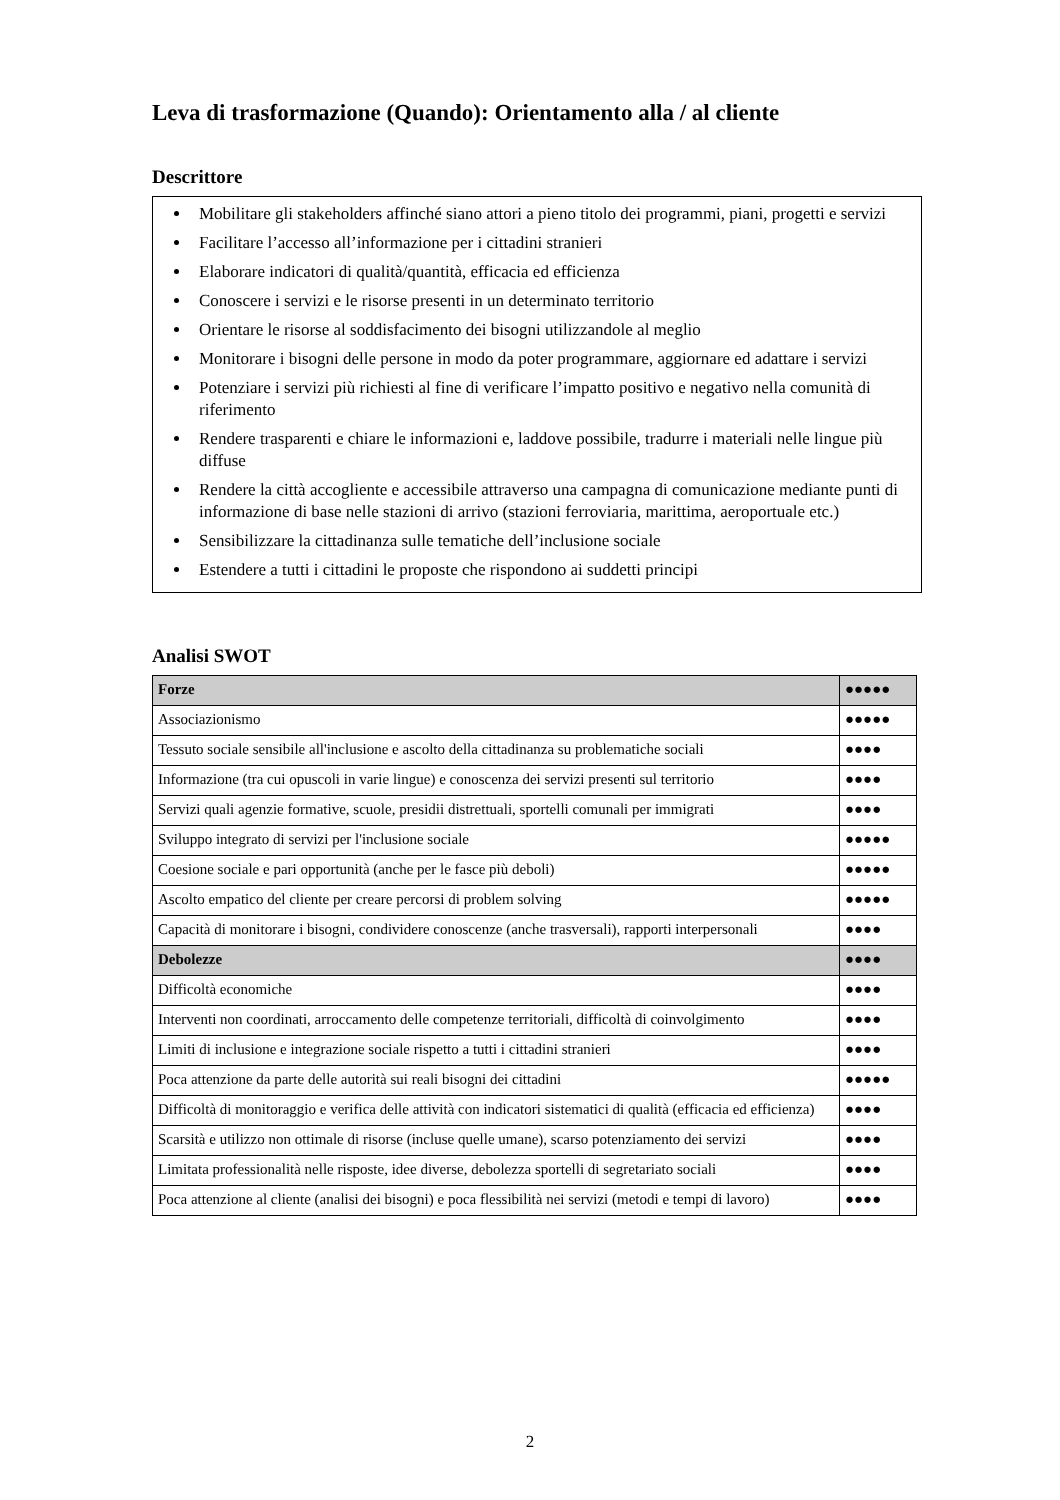Leva di trasformazione (Quando): Orientamento alla / al cliente
Descrittore
Mobilitare gli stakeholders affinché siano attori a pieno titolo dei programmi, piani, progetti e servizi
Facilitare l’accesso all’informazione per i cittadini stranieri
Elaborare indicatori di qualità/quantità, efficacia ed efficienza
Conoscere i servizi e le risorse presenti in un determinato territorio
Orientare le risorse al soddisfacimento dei bisogni utilizzandole al meglio
Monitorare i bisogni delle persone in modo da poter programmare, aggiornare ed adattare i servizi
Potenziare i servizi più richiesti al fine di verificare l’impatto positivo e negativo nella comunità di riferimento
Rendere trasparenti e chiare le informazioni e, laddove possibile, tradurre i materiali nelle lingue più diffuse
Rendere la città accogliente e accessibile attraverso una campagna di comunicazione mediante punti di informazione di base nelle stazioni di arrivo (stazioni ferroviaria, marittima, aeroportuale etc.)
Sensibilizzare la cittadinanza sulle tematiche dell’inclusione sociale
Estendere a tutti i cittadini le proposte che rispondono ai suddetti principi
Analisi SWOT
| Forze | ●●●●● |
| --- | --- |
| Associazionismo | ●●●●● |
| Tessuto sociale sensibile all'inclusione e ascolto della cittadinanza su problematiche sociali | ●●●● |
| Informazione (tra cui opuscoli in varie lingue) e conoscenza dei servizi presenti sul territorio | ●●●● |
| Servizi quali agenzie formative, scuole, presidii distrettuali, sportelli comunali per immigrati | ●●●● |
| Sviluppo integrato di servizi per l'inclusione sociale | ●●●●● |
| Coesione sociale e pari opportunità (anche per le fasce più deboli) | ●●●●● |
| Ascolto empatico del cliente per creare percorsi di problem solving | ●●●●● |
| Capacità di monitorare i bisogni, condividere conoscenze (anche trasversali), rapporti interpersonali | ●●●● |
| Debolezze | ●●●● |
| Difficoltà economiche | ●●●● |
| Interventi non coordinati, arroccamento delle competenze territoriali, difficoltà di coinvolgimento | ●●●● |
| Limiti di inclusione e integrazione sociale rispetto a tutti i cittadini stranieri | ●●●● |
| Poca attenzione da parte delle autorità sui reali bisogni dei cittadini | ●●●●● |
| Difficoltà di monitoraggio e verifica delle attività con indicatori sistematici di qualità (efficacia ed efficienza) | ●●●● |
| Scarsità e utilizzo non ottimale di risorse (incluse quelle umane), scarso potenziamento dei servizi | ●●●● |
| Limitata professionalità nelle risposte, idee diverse, debolezza sportelli di segretariato sociali | ●●●● |
| Poca attenzione al cliente (analisi dei bisogni) e poca flessibilità nei servizi (metodi e tempi di lavoro) | ●●●● |
2